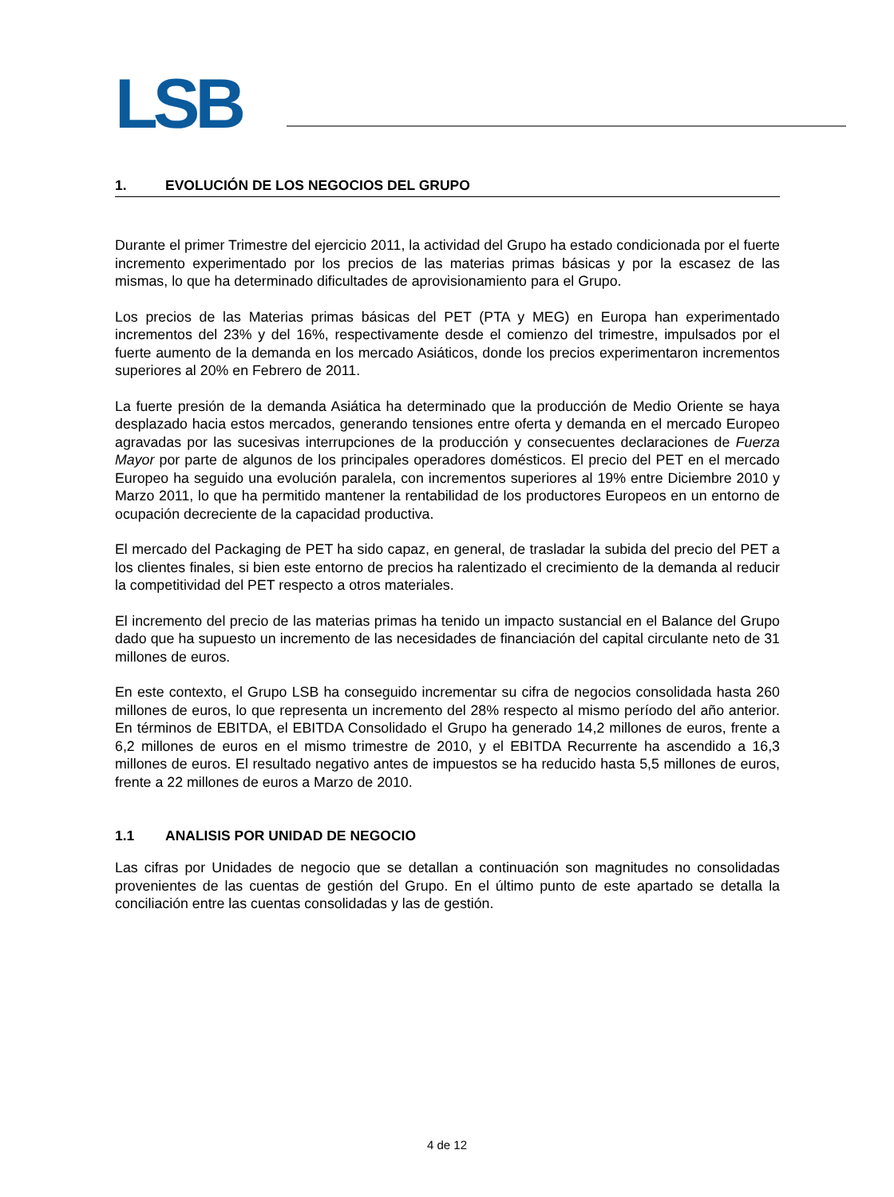LSB
1. EVOLUCIÓN DE LOS NEGOCIOS DEL GRUPO
Durante el primer Trimestre del ejercicio 2011, la actividad del Grupo ha estado condicionada por el fuerte incremento experimentado por los precios de las materias primas básicas y por la escasez de las mismas, lo que ha determinado dificultades de aprovisionamiento para el Grupo.
Los precios de las Materias primas básicas del PET (PTA y MEG) en Europa han experimentado incrementos del 23% y del 16%, respectivamente desde el comienzo del trimestre, impulsados por el fuerte aumento de la demanda en los mercado Asiáticos, donde los precios experimentaron incrementos superiores al 20% en Febrero de 2011.
La fuerte presión de la demanda Asiática ha determinado que la producción de Medio Oriente se haya desplazado hacia estos mercados, generando tensiones entre oferta y demanda en el mercado Europeo agravadas por las sucesivas interrupciones de la producción y consecuentes declaraciones de Fuerza Mayor por parte de algunos de los principales operadores domésticos. El precio del PET en el mercado Europeo ha seguido una evolución paralela, con incrementos superiores al 19% entre Diciembre 2010 y Marzo 2011, lo que ha permitido mantener la rentabilidad de los productores Europeos en un entorno de ocupación decreciente de la capacidad productiva.
El mercado del Packaging de PET ha sido capaz, en general, de trasladar la subida del precio del PET a los clientes finales, si bien este entorno de precios ha ralentizado el crecimiento de la demanda al reducir la competitividad del PET respecto a otros materiales.
El incremento del precio de las materias primas ha tenido un impacto sustancial en el Balance del Grupo dado que ha supuesto un incremento de las necesidades de financiación del capital circulante neto de 31 millones de euros.
En este contexto, el Grupo LSB ha conseguido incrementar su cifra de negocios consolidada hasta 260 millones de euros, lo que representa un incremento del 28% respecto al mismo período del año anterior. En términos de EBITDA, el EBITDA Consolidado el Grupo ha generado 14,2 millones de euros, frente a 6,2 millones de euros en el mismo trimestre de 2010, y el EBITDA Recurrente ha ascendido a 16,3 millones de euros. El resultado negativo antes de impuestos se ha reducido hasta 5,5 millones de euros, frente a 22 millones de euros a Marzo de 2010.
1.1 ANALISIS POR UNIDAD DE NEGOCIO
Las cifras por Unidades de negocio que se detallan a continuación son magnitudes no consolidadas provenientes de las cuentas de gestión del Grupo. En el último punto de este apartado se detalla la conciliación entre las cuentas consolidadas y las de gestión.
4 de 12